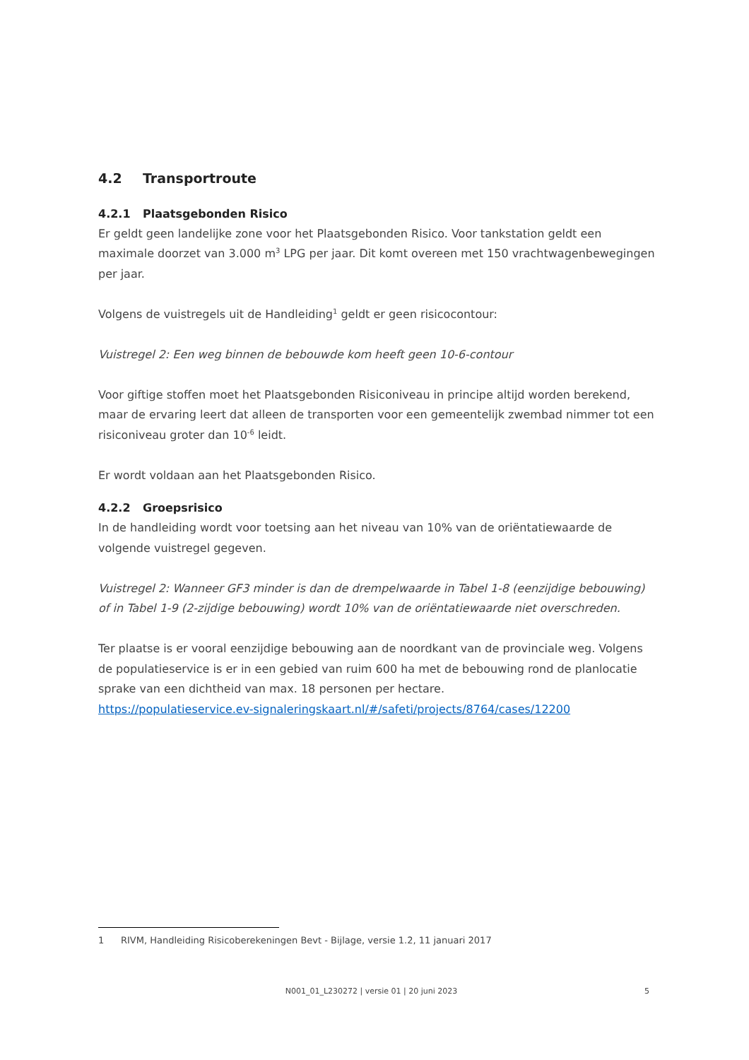4.2 Transportroute
4.2.1 Plaatsgebonden Risico
Er geldt geen landelijke zone voor het Plaatsgebonden Risico. Voor tankstation geldt een maximale doorzet van 3.000 m<sup>3</sup> LPG per jaar. Dit komt overeen met 150 vrachtwagenbewegingen per jaar.
Volgens de vuistregels uit de Handleiding<sup>1</sup> geldt er geen risicocontour:
Vuistregel 2: Een weg binnen de bebouwde kom heeft geen 10-6-contour
Voor giftige stoffen moet het Plaatsgebonden Risiconiveau in principe altijd worden berekend, maar de ervaring leert dat alleen de transporten voor een gemeentelijk zwembad nimmer tot een risiconiveau groter dan 10<sup>-6</sup> leidt.
Er wordt voldaan aan het Plaatsgebonden Risico.
4.2.2 Groepsrisico
In de handleiding wordt voor toetsing aan het niveau van 10% van de oriëntatiewaarde de volgende vuistregel gegeven.
Vuistregel 2: Wanneer GF3 minder is dan de drempelwaarde in Tabel 1-8 (eenzijdige bebouwing) of in Tabel 1-9 (2-zijdige bebouwing) wordt 10% van de oriëntatiewaarde niet overschreden.
Ter plaatse is er vooral eenzijdige bebouwing aan de noordkant van de provinciale weg. Volgens de populatieservice is er in een gebied van ruim 600 ha met de bebouwing rond de planlocatie sprake van een dichtheid van max. 18 personen per hectare.
https://populatieservice.ev-signaleringskaart.nl/#/safeti/projects/8764/cases/12200
1 RIVM, Handleiding Risicoberekeningen Bevt - Bijlage, versie 1.2, 11 januari 2017
N001_01_L230272 | versie 01 | 20 juni 2023 5